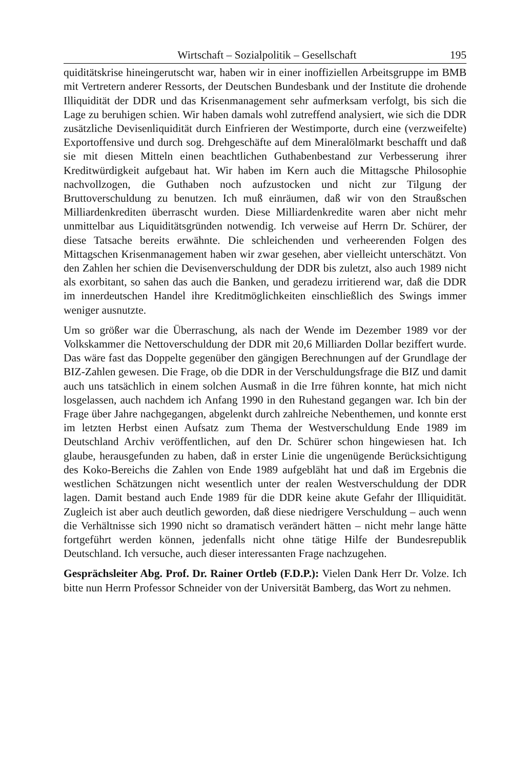Wirtschaft – Sozialpolitik – Gesellschaft 195
quiditätskrise hineingerutscht war, haben wir in einer inoffiziellen Arbeitsgruppe im BMB mit Vertretern anderer Ressorts, der Deutschen Bundesbank und der Institute die drohende Illiquidität der DDR und das Krisenmanagement sehr aufmerksam verfolgt, bis sich die Lage zu beruhigen schien. Wir haben damals wohl zutreffend analysiert, wie sich die DDR zusätzliche Devisenliquidität durch Einfrieren der Westimporte, durch eine (verzweifelte) Exportoffensive und durch sog. Drehgeschäfte auf dem Mineralölmarkt beschafft und daß sie mit diesen Mitteln einen beachtlichen Guthabenbestand zur Verbesserung ihrer Kreditwürdigkeit aufgebaut hat. Wir haben im Kern auch die Mittagsche Philosophie nachvollzogen, die Guthaben noch aufzustocken und nicht zur Tilgung der Bruttoverschuldung zu benutzen. Ich muß einräumen, daß wir von den Straußschen Milliardenkrediten überrascht wurden. Diese Milliardenkredite waren aber nicht mehr unmittelbar aus Liquiditätsgründen notwendig. Ich verweise auf Herrn Dr. Schürer, der diese Tatsache bereits erwähnte. Die schleichenden und verheerenden Folgen des Mittagschen Krisenmanagement haben wir zwar gesehen, aber vielleicht unterschätzt. Von den Zahlen her schien die Devisenverschuldung der DDR bis zuletzt, also auch 1989 nicht als exorbitant, so sahen das auch die Banken, und geradezu irritierend war, daß die DDR im innerdeutschen Handel ihre Kreditmöglichkeiten einschließlich des Swings immer weniger ausnutzte.
Um so größer war die Überraschung, als nach der Wende im Dezember 1989 vor der Volkskammer die Nettoverschuldung der DDR mit 20,6 Milliarden Dollar beziffert wurde. Das wäre fast das Doppelte gegenüber den gängigen Berechnungen auf der Grundlage der BIZ-Zahlen gewesen. Die Frage, ob die DDR in der Verschuldungsfrage die BIZ und damit auch uns tatsächlich in einem solchen Ausmaß in die Irre führen konnte, hat mich nicht losgelassen, auch nachdem ich Anfang 1990 in den Ruhestand gegangen war. Ich bin der Frage über Jahre nachgegangen, abgelenkt durch zahlreiche Nebenthemen, und konnte erst im letzten Herbst einen Aufsatz zum Thema der Westverschuldung Ende 1989 im Deutschland Archiv veröffentlichen, auf den Dr. Schürer schon hingewiesen hat. Ich glaube, herausgefunden zu haben, daß in erster Linie die ungenügende Berücksichtigung des Koko-Bereichs die Zahlen von Ende 1989 aufgebläht hat und daß im Ergebnis die westlichen Schätzungen nicht wesentlich unter der realen Westverschuldung der DDR lagen. Damit bestand auch Ende 1989 für die DDR keine akute Gefahr der Illiquidität. Zugleich ist aber auch deutlich geworden, daß diese niedrigere Verschuldung – auch wenn die Verhältnisse sich 1990 nicht so dramatisch verändert hätten – nicht mehr lange hätte fortgeführt werden können, jedenfalls nicht ohne tätige Hilfe der Bundesrepublik Deutschland. Ich versuche, auch dieser interessanten Frage nachzugehen.
Gesprächsleiter Abg. Prof. Dr. Rainer Ortleb (F.D.P.): Vielen Dank Herr Dr. Volze. Ich bitte nun Herrn Professor Schneider von der Universität Bamberg, das Wort zu nehmen.